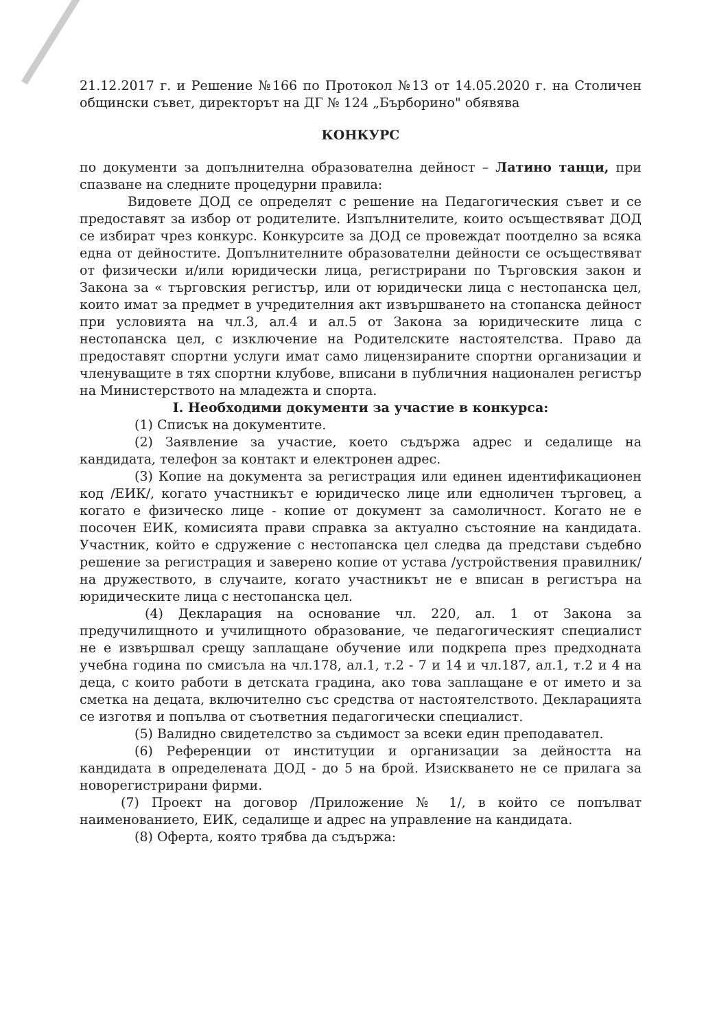21.12.2017 г. и Решение №166 по Протокол №13 от 14.05.2020 г. на Столичен общински съвет, директорът на ДГ № 124 „Бърборино" обявява
КОНКУРС
по документи за допълнителна образователна дейност – Латино танци, при спазване на следните процедурни правила:
Видовете ДОД се определят с решение на Педагогическия съвет и се предоставят за избор от родителите. Изпълнителите, които осъществяват ДОД се избират чрез конкурс. Конкурсите за ДОД се провеждат поотделно за всяка една от дейностите. Допълнителните образователни дейности се осъществяват от физически и/или юридически лица, регистрирани по Търговския закон и Закона за « търговския регистър, или от юридически лица с нестопанска цел, които имат за предмет в учредителния акт извършването на стопанска дейност при условията на чл.3, ал.4 и ал.5 от Закона за юридическите лица с нестопанска цел, с изключение на Родителските настоятелства. Право да предоставят спортни услуги имат само лицензираните спортни организации и членуващите в тях спортни клубове, вписани в публичния национален регистър на Министерството на младежта и спорта.
I. Необходими документи за участие в конкурса:
(1) Списък на документите.
(2) Заявление за участие, което съдържа адрес и седалище на кандидата, телефон за контакт и електронен адрес.
(3) Копие на документа за регистрация или единен идентификационен код /ЕИК/, когато участникът е юридическо лице или едноличен търговец, а когато е физическо лице - копие от документ за самоличност. Когато не е посочен ЕИК, комисията прави справка за актуално състояние на кандидата. Участник, който е сдружение с нестопанска цел следва да представи съдебно решение за регистрация и заверено копие от устава /устройствения правилник/ на дружеството, в случаите, когато участникът не е вписан в регистъра на юридическите лица с нестопанска цел.
(4) Декларация на основание чл. 220, ал. 1 от Закона за предучилищното и училищното образование, че педагогическият специалист не е извършвал срещу заплащане обучение или подкрепа през предходната учебна година по смисъла на чл.178, ал.1, т.2 - 7 и 14 и чл.187, ал.1, т.2 и 4 на деца, с които работи в детската градина, ако това заплащане е от името и за сметка на децата, включително със средства от настоятелството. Декларацията се изготвя и попълва от съответния педагогически специалист.
(5) Валидно свидетелство за съдимост за всеки един преподавател.
(6) Референции от институции и организации за дейността на кандидата в определената ДОД - до 5 на брой. Изискването не се прилага за новорегистрирани фирми.
(7) Проект на договор /Приложение № 1/, в който се попълват наименованието, ЕИК, седалище и адрес на управление на кандидата.
(8) Оферта, която трябва да съдържа: